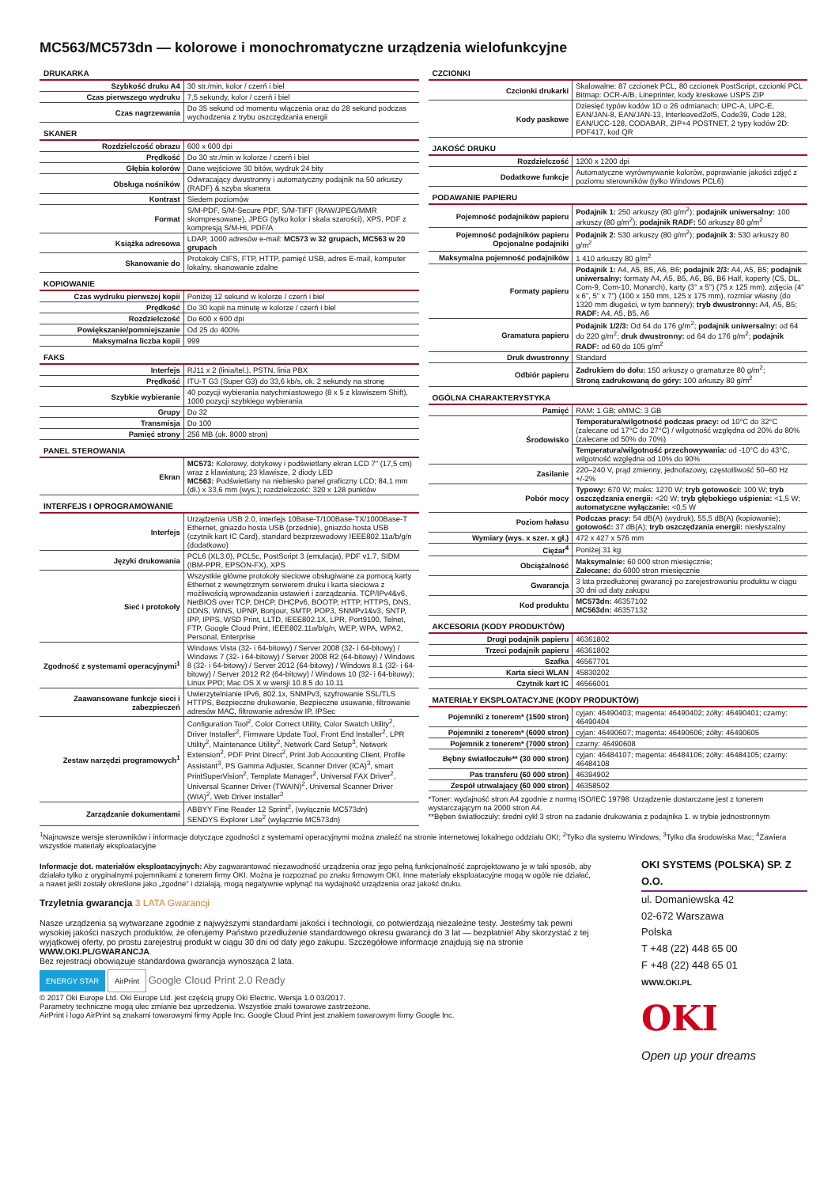MC563/MC573dn — kolorowe i monochromatyczne urządzenia wielofunkcyjne
DRUKARKA
| Szybkość druku A4 | 30 str./min, kolor / czerń i biel |
| Czas pierwszego wydruku | 7,5 sekundy, kolor / czerń i biel |
| Czas nagrzewania | Do 35 sekund od momentu włączenia oraz do 28 sekund podczas wychodzenia z trybu oszczędzania energii |
SKANER
| Rozdzielczość obrazu | 600 x 600 dpi |
| Prędkość | Do 30 str./min w kolorze / czerń i biel |
| Głębia kolorów | Dane wejściowe 30 bitów, wydruk 24 bity |
| Obsługa nośników | Odwracający dwustronny i automatyczny podajnik na 50 arkuszy (RADF) & szyba skanera |
| Kontrast | Siedem poziomów |
| Format | S/M-PDF, S/M-Secure PDF, S/M-TIFF (RAW/JPEG/MMR skompresowane), JPEG (tylko kolor i skala szarości), XPS, PDF z kompresją S/M-Hi, PDF/A |
| Książka adresowa | LDAP, 1000 adresów e-mail: MC573 w 32 grupach, MC563 w 20 grupach |
| Skanowanie do | Protokoły CIFS, FTP, HTTP, pamięć USB, adres E-mail, komputer lokalny, skanowanie zdalne |
KOPIOWANIE
| Czas wydruku pierwszej kopii | Poniżej 12 sekund w kolorze / czerń i biel |
| Prędkość | Do 30 kopii na minutę w kolorze / czerń i biel |
| Rozdzielczość | Do 600 x 600 dpi |
| Powiększanie/pomniejszanie | Od 25 do 400% |
| Maksymalna liczba kopii | 999 |
FAKS
| Interfejs | RJ11 x 2 (linia/tel.), PSTN, linia PBX |
| Prędkość | ITU-T G3 (Super G3) do 33,6 kb/s, ok. 2 sekundy na stronę |
| Szybkie wybieranie | 40 pozycji wybierania natychmiastowego (8 x 5 z klawiszem Shift), 1000 pozycji szybkiego wybierania |
| Grupy | Do 32 |
| Transmisja | Do 100 |
| Pamięć strony | 256 MB (ok. 8000 stron) |
PANEL STEROWANIA
| Ekran | MC573: Kolorowy, dotykowy i podświetlany ekran LCD 7" (17,5 cm) wraz z klawiaturą; 23 klawisze, 2 diody LED MC563: Podświetlany na niebiesko panel graficzny LCD; 84,1 mm (dł.) x 33,6 mm (wys.); rozdzielczość: 320 x 128 punktów |
INTERFEJS I OPROGRAMOWANIE
| Interfejs | Urządzenia USB 2.0, interfejs 10Base-T/100Base-TX/1000Base-T Ethernet, gniazdo hosta USB (przednie), gniazdo hosta USB (czytnik kart IC Card), standard bezprzewodowy IEEE802.11a/b/g/n (dodatkowo) |
| Języki drukowania | PCL6 (XL3.0), PCL5c, PostScript 3 (emulacja), PDF v1.7, SIDM (IBM-PPR, EPSON-FX), XPS |
| Sieć i protokoły | Wszystkie główne protokoły sieciowe obsługiwane za pomocą karty Ethernet z wewnętrznym serwerem druku i karta sieciowa z możliwością wprowadzania ustawień i zarządzania. TCP/IPv4&v6, NetBIOS over TCP, DHCP, DHCPv6, BOOTP, HTTP, HTTPS, DNS, DDNS, WINS, UPNP, Bonjour, SMTP, POP3, SNMPv1&v3, SNTP, IPP, IPPS, WSD Print, LLTD, IEEE802.1X, LPR, Port9100, Telnet, FTP, Google Cloud Print, IEEE802.11a/b/g/n, WEP, WPA, WPA2, Personal, Enterprise |
| Zgodność z systemami operacyjnymi<sup>1</sup> | Windows Vista (32- i 64-bitowy) / Server 2008 (32- i 64-bitowy) / Windows 7 (32- i 64-bitowy) / Server 2008 R2 (64-bitowy) / Windows 8 (32- i 64-bitowy) / Server 2012 (64-bitowy) / Windows 8.1 (32- i 64-bitowy) / Server 2012 R2 (64-bitowy) / Windows 10 (32- i 64-bitowy); Linux PPD; Mac OS X w wersji 10.8.5 do 10.11 |
| Zaawansowane funkcje sieci i zabezpieczeń | Uwierzytelnianie IPv6, 802.1x, SNMPv3, szyfrowanie SSL/TLS HTTPS, Bezpieczne drukowanie, Bezpieczne usuwanie, filtrowanie adresów MAC, filtrowanie adresów IP, IPSec |
| Zestaw narzędzi programowych<sup>1</sup> | Configuration Tool<sup>2</sup>, Color Correct Utility, Color Swatch Utility<sup>2</sup>, Driver Installer<sup>2</sup>, Firmware Update Tool, Front End Installer<sup>2</sup>, LPR Utility<sup>2</sup>, Maintenance Utility<sup>2</sup>, Network Card Setup<sup>3</sup>, Network Extension<sup>2</sup>, PDF Print Direct<sup>2</sup>, Print Job Accounting Client, Profile Assistant<sup>3</sup>, PS Gamma Adjuster, Scanner Driver (ICA)<sup>3</sup>, smart PrintSuperVision<sup>2</sup>, Template Manager<sup>2</sup>, Universal FAX Driver<sup>2</sup>, Universal Scanner Driver (TWAIN)<sup>2</sup>, Universal Scanner Driver (WIA)<sup>2</sup>, Web Driver Installer<sup>2</sup> |
| Zarządzanie dokumentami | ABBYY Fine Reader 12 Sprint<sup>2</sup>, (wyłącznie MC573dn) SENDYS Explorer Lite<sup>2</sup> (wyłącznie MC573dn) |
CZCIONKI
| Czcionki drukarki | Skalowalne: 87 czcionek PCL, 80 czcionek PostScript, czcionki PCL Bitmap: OCR-A/B, Lineprinter, kody kreskowe USPS ZIP |
| Kody paskowe | Dziesięć typów kodów 1D o 26 odmianach: UPC-A, UPC-E, EAN/JAN-8, EAN/JAN-13, Interleaved2of5, Code39, Code 128, EAN/UCC-128, CODABAR, ZIP+4 POSTNET, 2 typy kodów 2D: PDF417, kod QR |
JAKOŚĆ DRUKU
| Rozdzielczość | 1200 x 1200 dpi |
| Dodatkowe funkcje | Automatyczne wyrównywanie kolorów, poprawianie jakości zdjęć z poziomu sterowników (tylko Windows PCL6) |
PODAWANIE PAPIERU
| Pojemność podajników papieru | Podajnik 1: 250 arkuszy (80 g/m<sup>2</sup>); podajnik uniwersalny: 100 arkuszy (80 g/m<sup>2</sup>); podajnik RADF: 50 arkuszy 80 g/m<sup>2</sup> |
| Pojemność podajników papieru Opcjonalne podajniki | Podajnik 2: 530 arkuszy (80 g/m<sup>2</sup>); podajnik 3: 530 arkuszy 80 g/m<sup>2</sup> |
| Maksymalna pojemność podajników | 1 410 arkuszy 80 g/m<sup>2</sup> |
| Formaty papieru | Podajnik 1: A4, A5, B5, A6, B6; podajnik 2/3: A4, A5, B5; podajnik uniwersalny: formaty A4, A5, B5, A6, B6, B6 Half, koperty (C5, DL, Com-9, Com-10, Monarch), karty (3" x 5") (75 x 125 mm), zdjęcia (4" x 6", 5" x 7") (100 x 150 mm, 125 x 175 mm), rozmiar własny (do 1320 mm długości, w tym bannery); tryb dwustronny: A4, A5, B5; RADF: A4, A5, B5, A6 |
| Gramatura papieru | Podajnik 1/2/3: Od 64 do 176 g/m<sup>2</sup>; podajnik uniwersalny: od 64 do 220 g/m<sup>2</sup>; druk dwustronny: od 64 do 176 g/m<sup>2</sup>; podajnik RADF: od 60 do 105 g/m<sup>2</sup> |
| Druk dwustronny | Standard |
| Odbiór papieru | Zadrukiem do dołu: 150 arkuszy o gramaturze 80 g/m<sup>2</sup>; Stroną zadrukowaną do góry: 100 arkuszy 80 g/m<sup>2</sup> |
OGÓLNA CHARAKTERYSTYKA
| Pamięć | RAM: 1 GB; eMMC: 3 GB |
| Środowisko | Temperatura/wilgotność podczas pracy: od 10°C do 32°C (zalecane od 17°C do 27°C) / wilgotność względna od 20% do 80% (zalecane od 50% do 70%) |
| | Temperatura/wilgotność przechowywania: od -10°C do 43°C, wilgotność względna od 10% do 90% |
| Zasilanie | 220–240 V, prąd zmienny, jednofazowy, częstotliwość 50–60 Hz +/-2% |
| Pobór mocy | Typowy: 670 W; maks: 1270 W; tryb gotowości: 100 W; tryb oszczędzania energii: <20 W; tryb głębokiego uśpienia: <1,5 W; automatyczne wyłączanie: <0,5 W |
| Poziom hałasu | Podczas pracy: 54 dB(A) (wydruk), 55,5 dB(A) (kopiowanie); gotowość: 37 dB(A); tryb oszczędzania energii: niesłyszalny |
| Wymiary (wys. x szer. x gł.) | 472 x 427 x 576 mm |
| Ciężar<sup>4</sup> | Poniżej 31 kg |
| Obciążalność | Maksymalnie: 60 000 stron miesięcznie; Zalecane: do 6000 stron miesięcznie |
| Gwarancja | 3 lata przedłużonej gwarancji po zarejestrowaniu produktu w ciągu 30 dni od daty zakupu |
| Kod produktu | MC573dn: 46357102 MC563dn: 46357132 |
AKCESORIA (KODY PRODUKTÓW)
| Drugi podajnik papieru | 46361802 |
| Trzeci podajnik papieru | 46361802 |
| Szafka | 46567701 |
| Karta sieci WLAN | 45830202 |
| Czytnik kart IC | 46566001 |
MATERIAŁY EKSPLOATACYJNE (KODY PRODUKTÓW)
| Pojemniki z tonerem* (1500 stron) | cyjan: 46490403; magenta: 46490402; żółty: 46490401; czarny: 46490404 |
| Pojemniki z tonerem* (6000 stron) | cyjan: 46490607; magenta: 46490606; żółty: 46490605 |
| Pojemnik z tonerem* (7000 stron) | czarny: 46490608 |
| Bębny światłoczułe** (30 000 stron) | cyjan: 46484107; magenta: 46484106; żółty: 46484105; czarny: 46484108 |
| Pas transferu (60 000 stron) | 46394902 |
| Zespół utrwalający (60 000 stron) | 46358502 |
*Toner: wydajność stron A4 zgodnie z normą ISO/IEC 19798. Urządzenie dostarczane jest z tonerem wystarczającym na 2000 stron A4.
**Bęben światłoczuły: średni cykl 3 stron na zadanie drukowania z podajnika 1. w trybie jednostronnym
<sup>1</sup> Najnowsze wersje sterowników i informacje dotyczące zgodności z systemami operacyjnymi można znaleźć na stronie internetowej lokalnego oddziału OKI; <sup>2</sup>Tylko dla systemu Windows; <sup>3</sup>Tylko dla środowiska Mac; <sup>4</sup>Zawiera wszystkie materiały eksploatacyjne
Informacje dot. materiałów eksploatacyjnych: Aby zagwarantować niezawodność urządzenia oraz jego pełną funkcjonalność zaprojektowano je w taki sposób, aby działało tylko z oryginalnymi pojemnikami z tonerem firmy OKI. Można je rozpoznać po znaku firmowym OKI. Inne materiały eksploatacyjne mogą w ogóle nie działać, a nawet jeśli zostały określone jako „zgodne" i działają, mogą negatywnie wpłynąć na wydajność urządzenia oraz jakość druku.
Trzyletnia gwarancja 3 LATA Gwarancji
Nasze urządzenia są wytwarzane zgodnie z najwyższymi standardami jakości i technologii, co potwierdzają niezależne testy. Jesteśmy tak pewni wysokiej jakości naszych produktów, że oferujemy Państwo przedłużenie standardowego okresu gwarancji do 3 lat — bezpłatnie! Aby skorzystać z tej wyjątkowej oferty, po prostu zarejestruj produkt w ciągu 30 dni od daty jego zakupu. Szczegółowe informacje znajdują się na stronie WWW.OKI.PL/GWARANCJA.
Bez rejestracji obowiązuje standardowa gwarancja wynosząca 2 lata.
ENERGY STAR AirPrint Google Cloud Print 2.0 Ready
© 2017 Oki Europe Ltd. Oki Europe Ltd. jest częścią grupy Oki Electric. Wersja 1.0 03/2017.
Parametry techniczne mogą ulec zmianie bez uprzedzenia. Wszystkie znaki towarowe zastrzeżone.
AirPrint i logo AirPrint są znakami towarowymi firmy Apple Inc. Google Cloud Print jest znakiem towarowym firmy Google Inc.
OKI SYSTEMS (POLSKA) SP. Z O.O.
ul. Domaniewska 42
02-672 Warszawa
Polska
T +48 (22) 448 65 00
F +48 (22) 448 65 01
WWW.OKI.PL
OKI
Open up your dreams